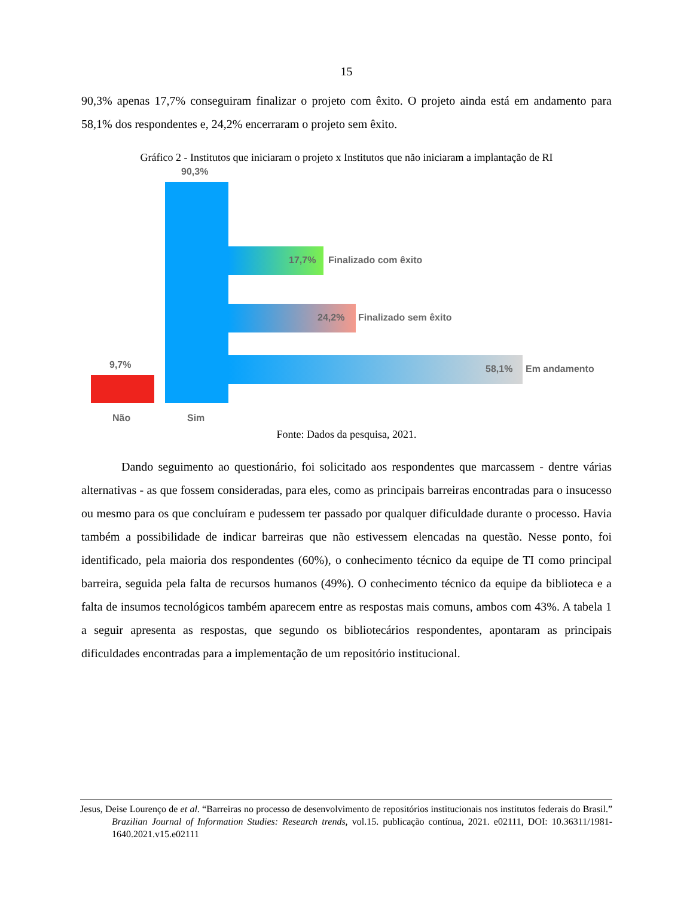15
90,3% apenas 17,7% conseguiram finalizar o projeto com êxito. O projeto ainda está em andamento para 58,1% dos respondentes e, 24,2% encerraram o projeto sem êxito.
Gráfico 2 - Institutos que iniciaram o projeto x Institutos que não iniciaram a implantação de RI
90,3%
17,7% Finalizado com êxito
24,2% Finalizado sem êxito
58,1% Em andamento
9,7%
Não Sim
Fonte: Dados da pesquisa, 2021.
Dando seguimento ao questionário, foi solicitado aos respondentes que marcassem - dentre várias alternativas - as que fossem consideradas, para eles, como as principais barreiras encontradas para o insucesso ou mesmo para os que concluíram e pudessem ter passado por qualquer dificuldade durante o processo. Havia também a possibilidade de indicar barreiras que não estivessem elencadas na questão. Nesse ponto, foi identificado, pela maioria dos respondentes (60%), o conhecimento técnico da equipe de TI como principal barreira, seguida pela falta de recursos humanos (49%). O conhecimento técnico da equipe da biblioteca e a falta de insumos tecnológicos também aparecem entre as respostas mais comuns, ambos com 43%. A tabela 1 a seguir apresenta as respostas, que segundo os bibliotecários respondentes, apontaram as principais dificuldades encontradas para a implementação de um repositório institucional.
Jesus, Deise Lourenço de et al. “Barreiras no processo de desenvolvimento de repositórios institucionais nos institutos federais do Brasil.” Brazilian Journal of Information Studies: Research trends, vol.15. publicação contínua, 2021. e02111, DOI: 10.36311/1981-1640.2021.v15.e02111